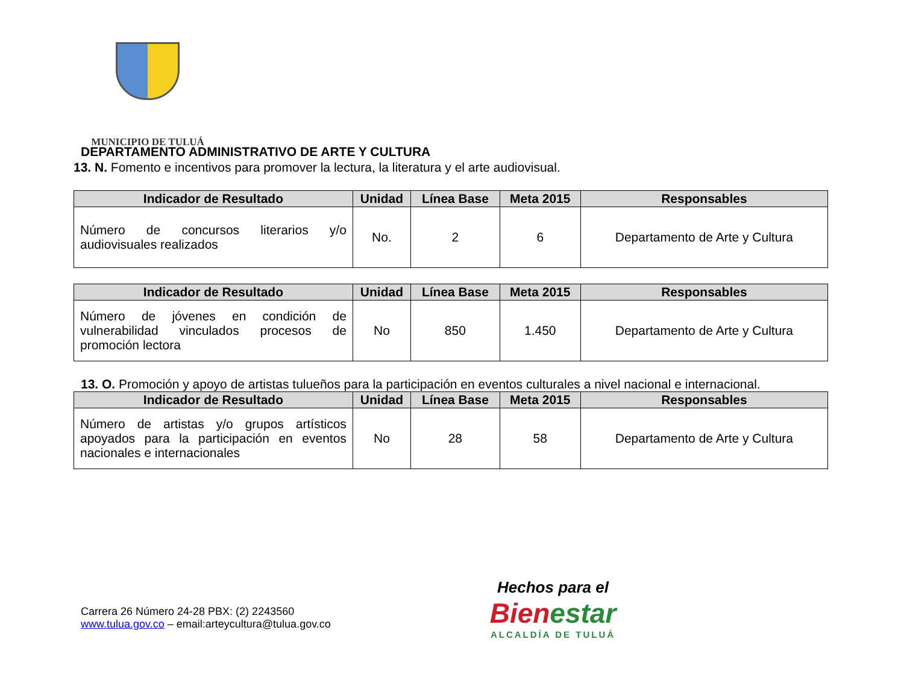MUNICIPIO DE TULUÁ
DEPARTAMENTO ADMINISTRATIVO DE ARTE Y CULTURA
13. N. Fomento e incentivos para promover la lectura, la literatura y el arte audiovisual.
| Indicador de Resultado | Unidad | Línea Base | Meta 2015 | Responsables |
| --- | --- | --- | --- | --- |
| Número de concursos literarios y/o audiovisuales realizados | No. | 2 | 6 | Departamento de Arte y Cultura |
| Indicador de Resultado | Unidad | Línea Base | Meta 2015 | Responsables |
| --- | --- | --- | --- | --- |
| Número de jóvenes en condición de vulnerabilidad vinculados procesos de promoción lectora | No | 850 | 1.450 | Departamento de Arte y Cultura |
13. O. Promoción y apoyo de artistas tulueños para la participación en eventos culturales a nivel nacional e internacional.
| Indicador de Resultado | Unidad | Línea Base | Meta 2015 | Responsables |
| --- | --- | --- | --- | --- |
| Número de artistas y/o grupos artísticos apoyados para la participación en eventos nacionales e internacionales | No | 28 | 58 | Departamento de Arte y Cultura |
Carrera 26 Número 24-28 PBX: (2) 2243560
www.tulua.gov.co – email:arteycultura@tulua.gov.co
Hechos para el
Bien estar
ALCALDÍA DE TULUÁ